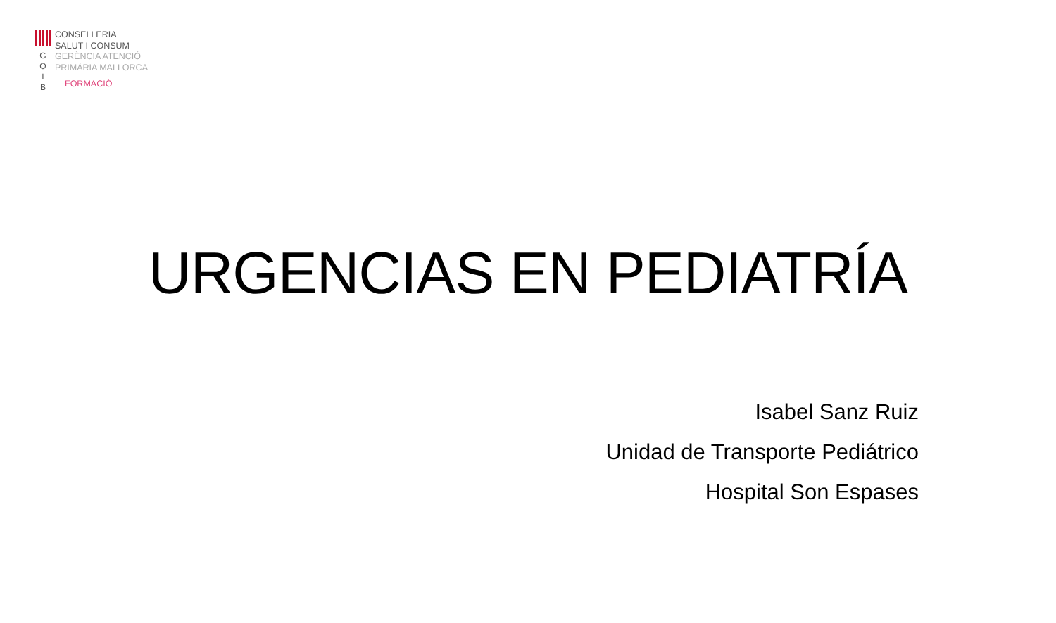G
O
I
B
CONSELLERIA
SALUT I CONSUM
GERÈNCIA ATENCIÓ
PRIMÀRIA MALLORCA
FORMACIÓ
URGENCIAS EN PEDIATRÍA
Isabel Sanz Ruiz
Unidad de Transporte Pediátrico
Hospital Son Espases